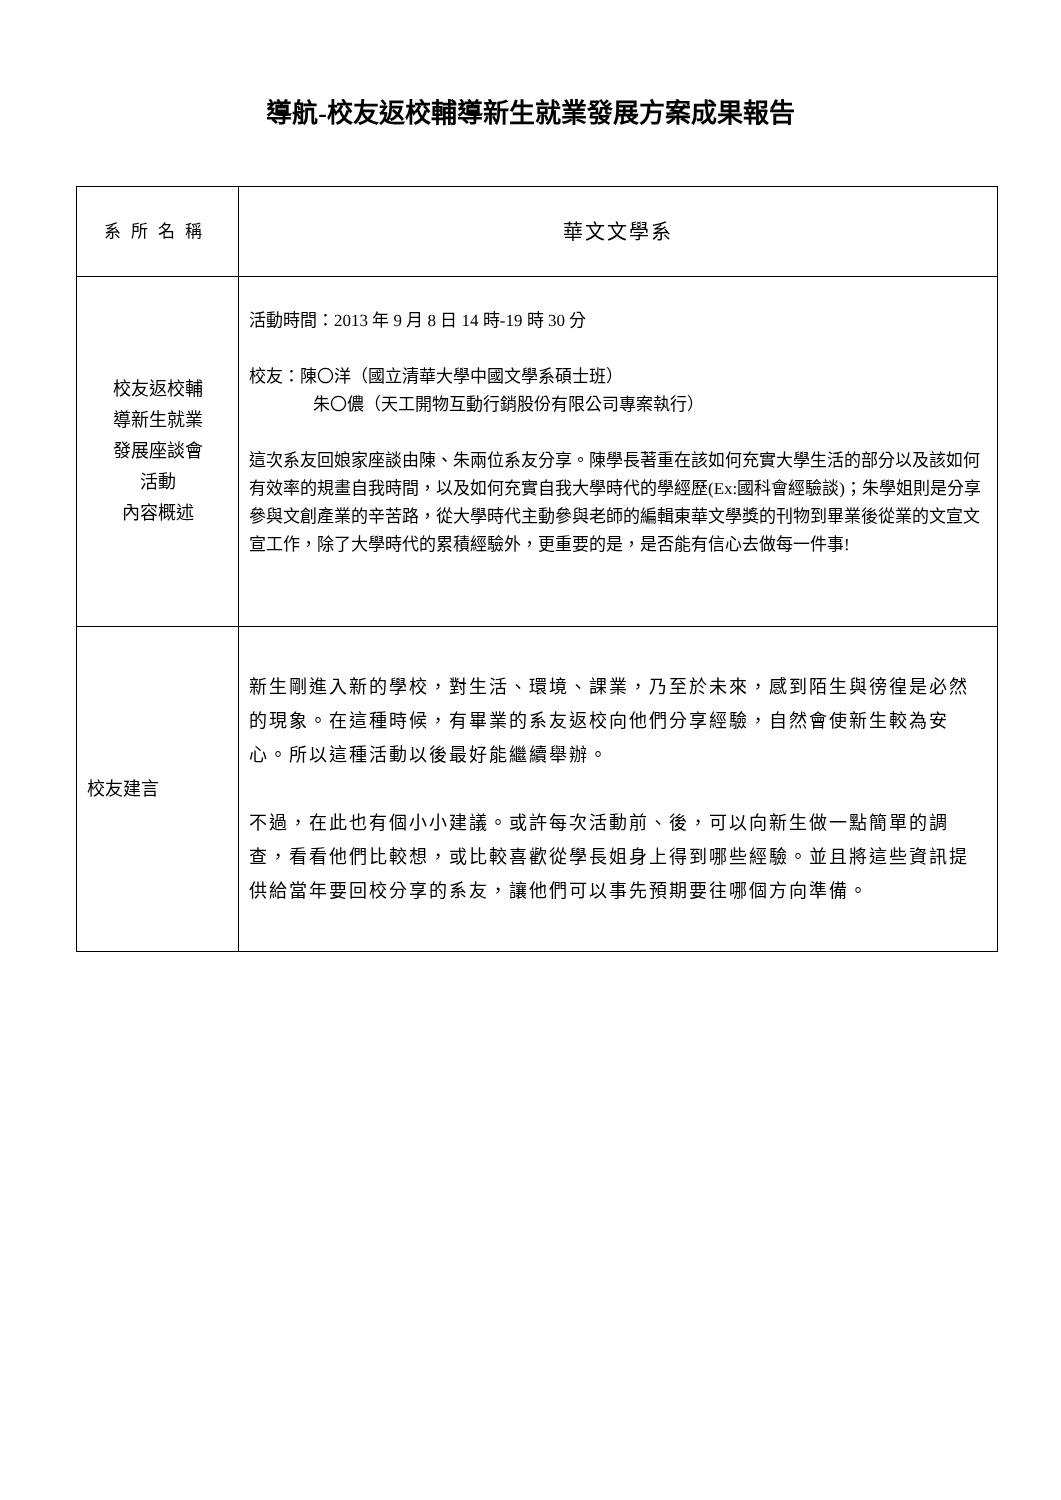導航-校友返校輔導新生就業發展方案成果報告
| 系所名稱 | 華文文學系 |
| 校友返校輔 導新生就業 發展座談會 活動 內容概述 | 活動時間：2013 年 9 月 8 日 14 時-19 時 30 分 校友：陳〇洋（國立清華大學中國文學系碩士班） 朱〇儂（天工開物互動行銷股份有限公司專案執行） 這次系友回娘家座談由陳、朱兩位系友分享。陳學長著重在該如何充實大學生活的部分以及該如何有效率的規畫自我時間，以及如何充實自我大學時代的學經歷(Ex:國科會經驗談)；朱學姐則是分享參與文創產業的辛苦路，從大學時代主動參與老師的編輯東華文學獎的刊物到畢業後從業的文宣文宣工作，除了大學時代的累積經驗外，更重要的是，是否能有信心去做每一件事! |
| 校友建言 | 新生剛進入新的學校，對生活、環境、課業，乃至於未來，感到陌生與徬徨是必然的現象。在這種時候，有畢業的系友返校向他們分享經驗，自然會使新生較為安心。所以這種活動以後最好能繼續舉辦。 不過，在此也有個小小建議。或許每次活動前、後，可以向新生做一點簡單的調查，看看他們比較想，或比較喜歡從學長姐身上得到哪些經驗。並且將這些資訊提供給當年要回校分享的系友，讓他們可以事先預期要往哪個方向準備。 |